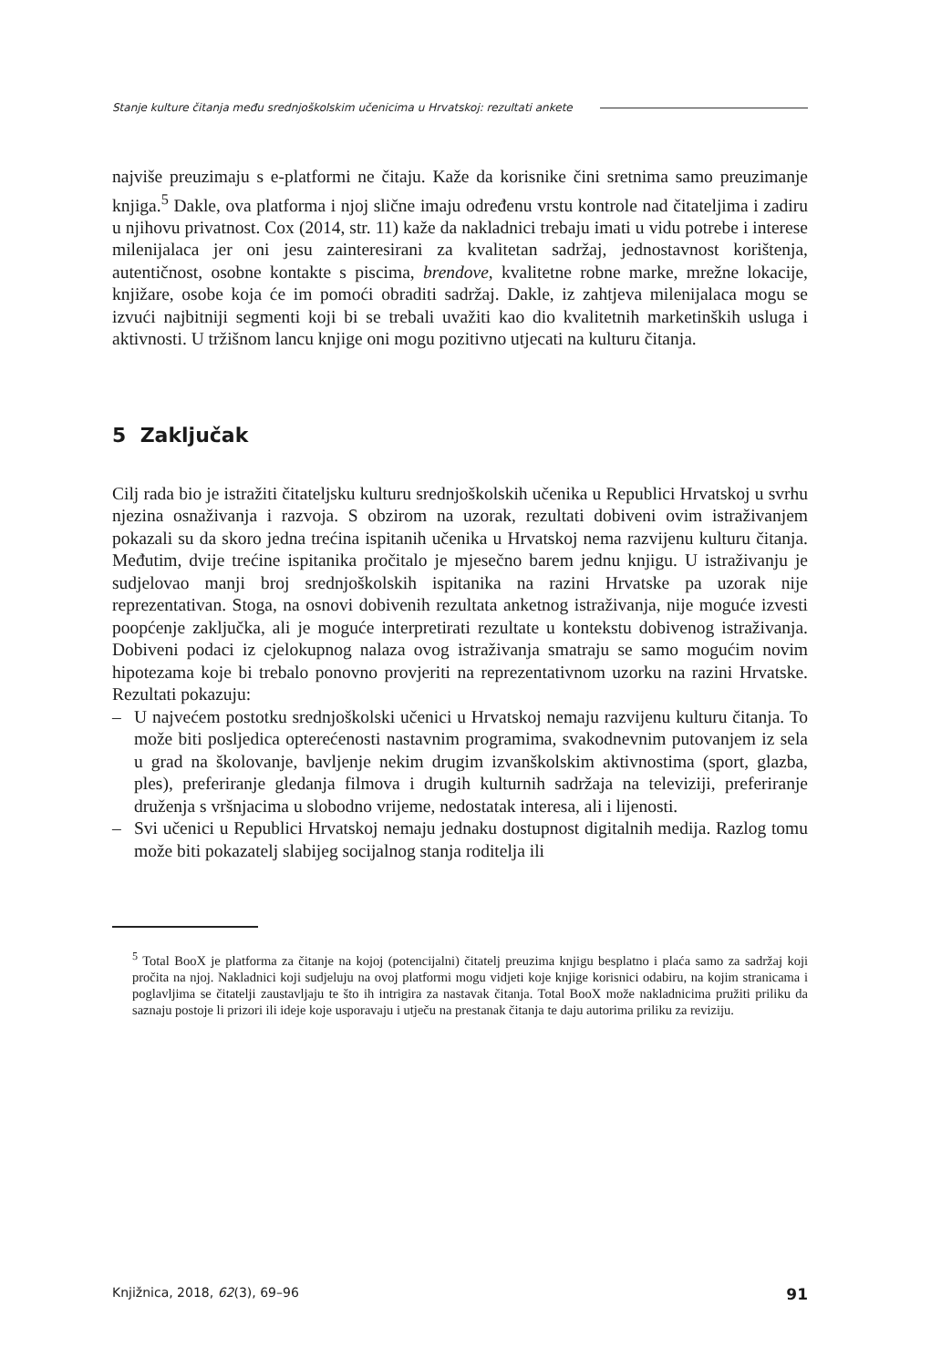Stanje kulture čitanja među srednjoškolskim učenicima u Hrvatskoj: rezultati ankete
najviše preuzimaju s e-platformi ne čitaju. Kaže da korisnike čini sretnima samo preuzimanje knjiga.<sup>5</sup> Dakle, ova platforma i njoj slične imaju određenu vrstu kontrole nad čitateljima i zadiru u njihovu privatnost. Cox (2014, str. 11) kaže da nakladnici trebaju imati u vidu potrebe i interese milenijalaca jer oni jesu zainteresirani za kvalitetan sadržaj, jednostavnost korištenja, autentičnost, osobne kontakte s piscima, brendove, kvalitetne robne marke, mrežne lokacije, knjižare, osobe koja će im pomoći obraditi sadržaj. Dakle, iz zahtjeva milenijalaca mogu se izvući najbitniji segmenti koji bi se trebali uvažiti kao dio kvalitetnih marketinških usluga i aktivnosti. U tržišnom lancu knjige oni mogu pozitivno utjecati na kulturu čitanja.
5 Zaključak
Cilj rada bio je istražiti čitateljsku kulturu srednjoškolskih učenika u Republici Hrvatskoj u svrhu njezina osnaživanja i razvoja. S obzirom na uzorak, rezultati dobiveni ovim istraživanjem pokazali su da skoro jedna trećina ispitanih učenika u Hrvatskoj nema razvijenu kulturu čitanja. Međutim, dvije trećine ispitanika pročitalo je mjesečno barem jednu knjigu. U istraživanju je sudjelovao manji broj srednjoškolskih ispitanika na razini Hrvatske pa uzorak nije reprezentativan. Stoga, na osnovi dobivenih rezultata anketnog istraživanja, nije moguće izvesti poopćenje zaključka, ali je moguće interpretirati rezultate u kontekstu dobivenog istraživanja. Dobiveni podaci iz cjelokupnog nalaza ovog istraživanja smatraju se samo mogućim novim hipotezama koje bi trebalo ponovno provjeriti na reprezentativnom uzorku na razini Hrvatske. Rezultati pokazuju:
– U najvećem postotku srednjoškolski učenici u Hrvatskoj nemaju razvijenu kulturu čitanja. To može biti posljedica opterećenosti nastavnim programima, svakodnevnim putovanjem iz sela u grad na školovanje, bavljenje nekim drugim izvanškolskim aktivnostima (sport, glazba, ples), preferiranje gledanja filmova i drugih kulturnih sadržaja na televiziji, preferiranje druženja s vršnjacima u slobodno vrijeme, nedostatak interesa, ali i lijenosti.
– Svi učenici u Republici Hrvatskoj nemaju jednaku dostupnost digitalnih medija. Razlog tomu može biti pokazatelj slabijeg socijalnog stanja roditelja ili
<sup>5</sup> Total BooX je platforma za čitanje na kojoj (potencijalni) čitatelj preuzima knjigu besplatno i plaća samo za sadržaj koji pročita na njoj. Nakladnici koji sudjeluju na ovoj platformi mogu vidjeti koje knjige korisnici odabiru, na kojim stranicama i poglavljima se čitatelji zaustavljaju te što ih intrigira za nastavak čitanja. Total BooX može nakladnicima pružiti priliku da saznaju postoje li prizori ili ideje koje usporavaju i utječu na prestanak čitanja te daju autorima priliku za reviziju.
Knjižnica, 2018, 62(3), 69–96 91